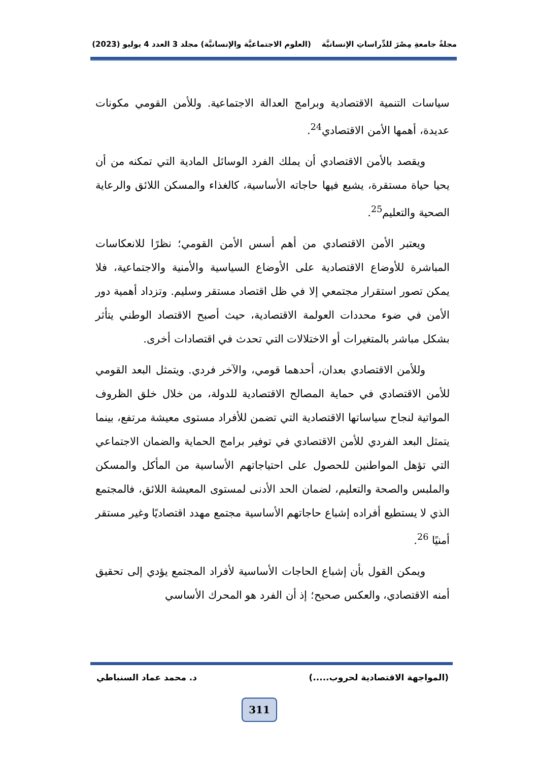مجلةُ جامعةِ مِصْرَ للدِّراساتِ الإنسانيَّة (العلوم الاجتماعيَّة والإنسانيَّة) مجلد 3 العدد 4 يوليو (2023)
سياسات التنمية الاقتصادية وبرامج العدالة الاجتماعية. وللأمن القومي مكونات عديدة، أهمها الأمن الاقتصادي<sup>24</sup>.
ويقصد بالأمن الاقتصادي أن يملك الفرد الوسائل المادية التي تمكنه من أن يحيا حياة مستقرة، يشبع فيها حاجاته الأساسية، كالغذاء والمسكن اللائق والرعاية الصحية والتعليم<sup>25</sup>.
ويعتبر الأمن الاقتصادي من أهم أسس الأمن القومي؛ نظرًا للانعكاسات المباشرة للأوضاع الاقتصادية على الأوضاع السياسية والأمنية والاجتماعية، فلا يمكن تصور استقرار مجتمعي إلا في ظل اقتصاد مستقر وسليم. وتزداد أهمية دور الأمن في ضوء محددات العولمة الاقتصادية، حيث أصبح الاقتصاد الوطني يتأثر بشكل مباشر بالمتغيرات أو الاختلالات التي تحدث في اقتصادات أخرى.
وللأمن الاقتصادي بعدان، أحدهما قومي، والآخر فردي. ويتمثل البعد القومي للأمن الاقتصادي في حماية المصالح الاقتصادية للدولة، من خلال خلق الظروف المواتية لنجاح سياساتها الاقتصادية التي تضمن للأفراد مستوى معيشة مرتفع، بينما يتمثل البعد الفردي للأمن الاقتصادي في توفير برامج الحماية والضمان الاجتماعي التي تؤهل المواطنين للحصول على احتياجاتهم الأساسية من المأكل والمسكن والملبس والصحة والتعليم، لضمان الحد الأدنى لمستوى المعيشة اللائق، فالمجتمع الذي لا يستطيع أفراده إشباع حاجاتهم الأساسية مجتمع مهدد اقتصاديًا وغير مستقر أمنيًا <sup>26</sup>.
ويمكن القول بأن إشباع الحاجات الأساسية لأفراد المجتمع يؤدي إلى تحقيق أمنه الاقتصادي، والعكس صحيح؛ إذ أن الفرد هو المحرك الأساسي
(المواجهة الاقتصادية لحروب.....) د. محمد عماد السنباطي
311